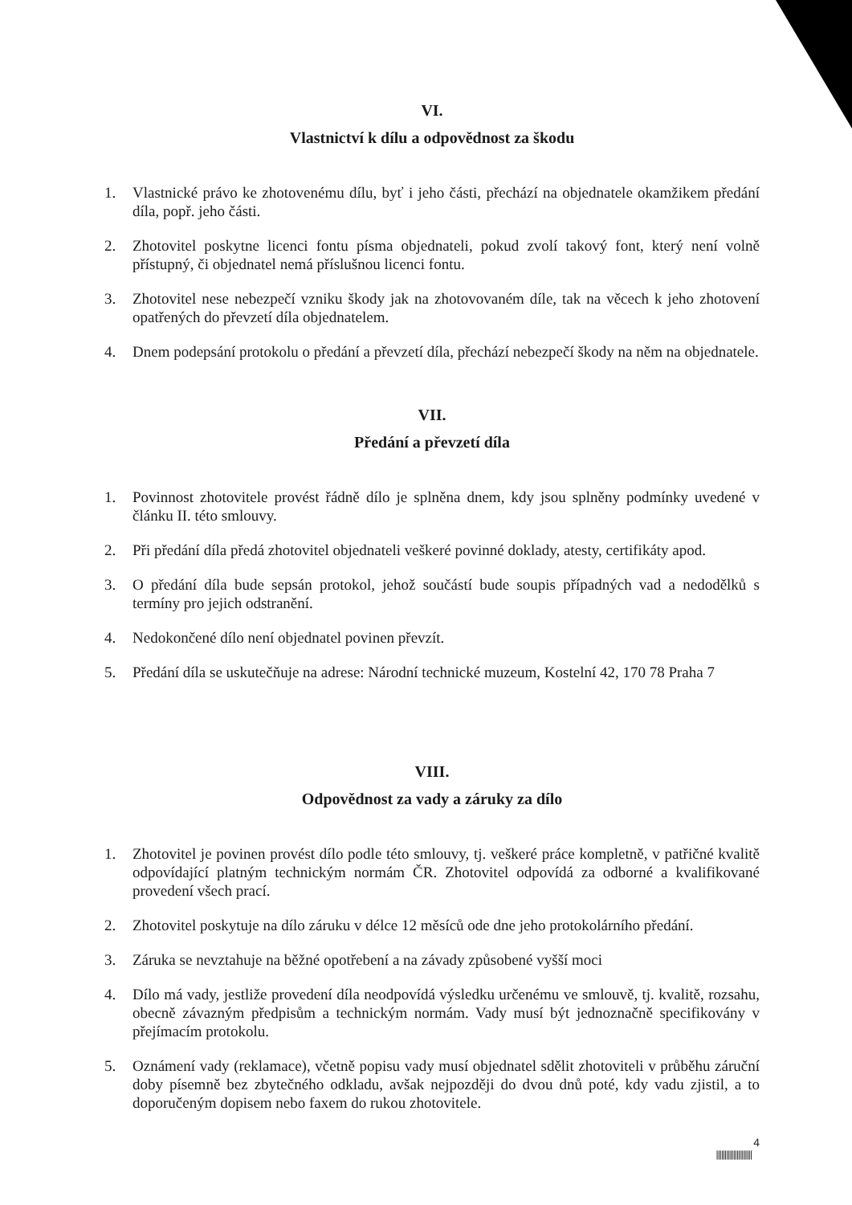VI.
Vlastnictví k dílu a odpovědnost za škodu
1. Vlastnické právo ke zhotovenému dílu, byť i jeho části, přechází na objednatele okamžikem předání díla, popř. jeho části.
2. Zhotovitel poskytne licenci fontu písma objednateli, pokud zvolí takový font, který není volně přístupný, či objednatel nemá příslušnou licenci fontu.
3. Zhotovitel nese nebezpečí vzniku škody jak na zhotovovaném díle, tak na věcech k jeho zhotovení opatřených do převzetí díla objednatelem.
4. Dnem podepsání protokolu o předání a převzetí díla, přechází nebezpečí škody na něm na objednatele.
VII.
Předání a převzetí díla
1. Povinnost zhotovitele provést řádně dílo je splněna dnem, kdy jsou splněny podmínky uvedené v článku II. této smlouvy.
2. Při předání díla předá zhotovitel objednateli veškeré povinné doklady, atesty, certifikáty apod.
3. O předání díla bude sepsán protokol, jehož součástí bude soupis případných vad a nedodělků s termíny pro jejich odstranění.
4. Nedokončené dílo není objednatel povinen převzít.
5. Předání díla se uskutečňuje na adrese: Národní technické muzeum, Kostelní 42, 170 78 Praha 7
VIII.
Odpovědnost za vady a záruky za dílo
1. Zhotovitel je povinen provést dílo podle této smlouvy, tj. veškeré práce kompletně, v patřičné kvalitě odpovídající platným technickým normám ČR. Zhotovitel odpovídá za odborné a kvalifikované provedení všech prací.
2. Zhotovitel poskytuje na dílo záruku v délce 12 měsíců ode dne jeho protokolárního předání.
3. Záruka se nevztahuje na běžné opotřebení a na závady způsobené vyšší moci
4. Dílo má vady, jestliže provedení díla neodpovídá výsledku určenému ve smlouvě, tj. kvalitě, rozsahu, obecně závazným předpisům a technickým normám. Vady musí být jednoznačně specifikovány v přejímacím protokolu.
5. Oznámení vady (reklamace), včetně popisu vady musí objednatel sdělit zhotoviteli v průběhu záruční doby písemně bez zbytečného odkladu, avšak nejpozději do dvou dnů poté, kdy vadu zjistil, a to doporučeným dopisem nebo faxem do rukou zhotovitele.
4
|||||||||||||||||||||